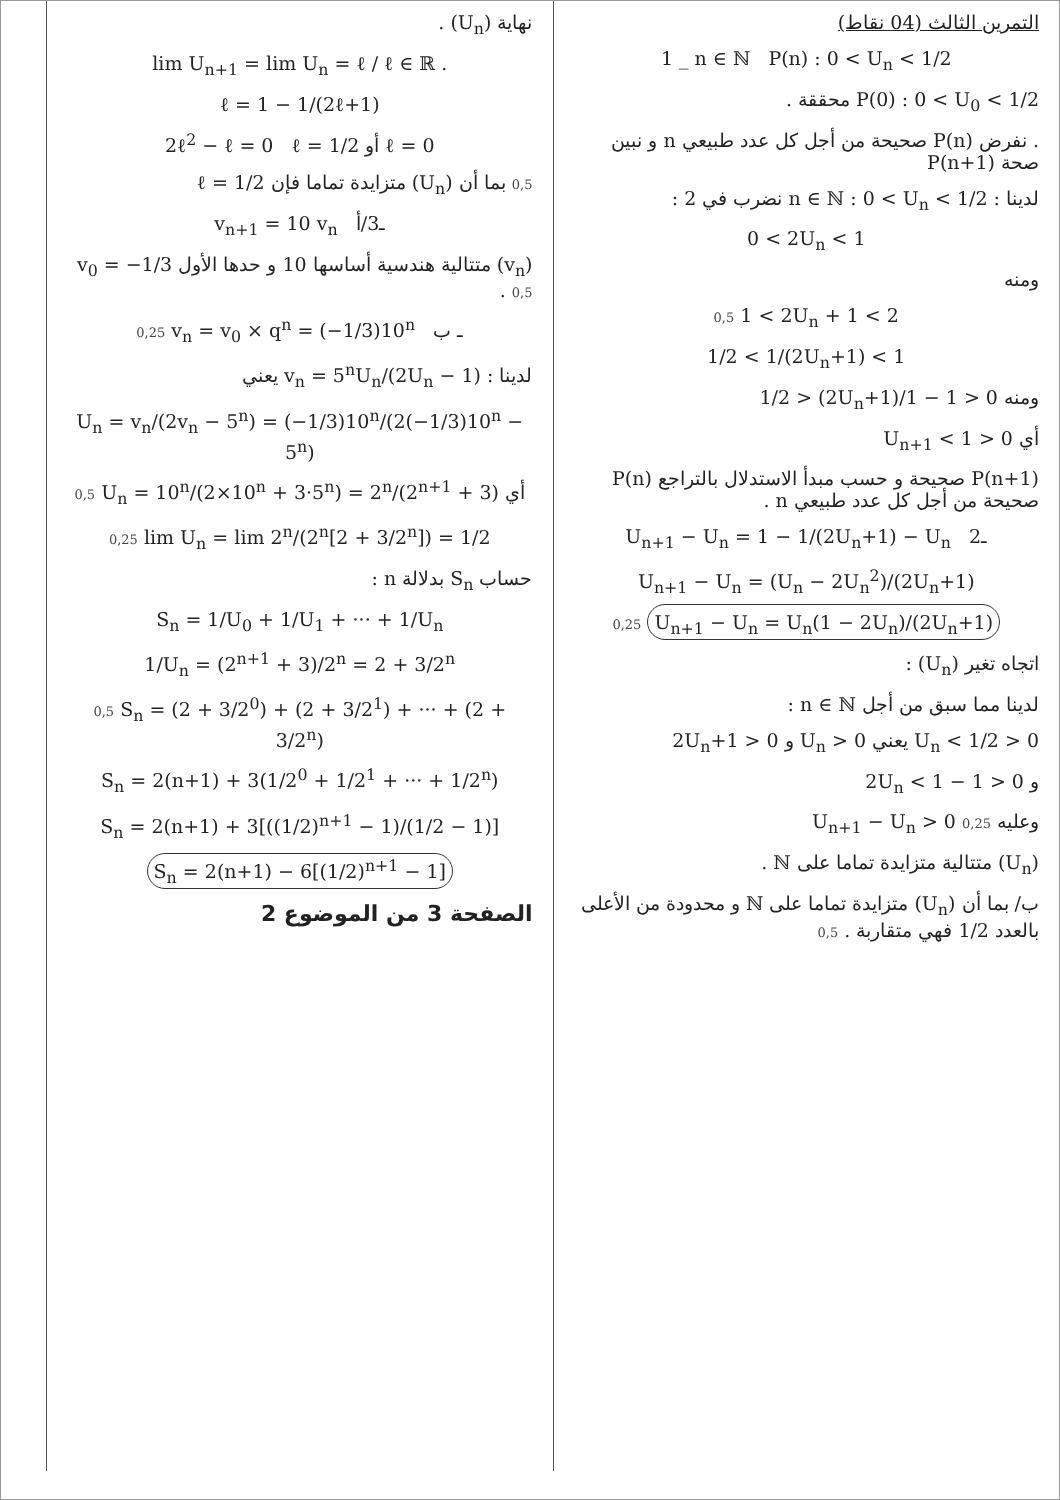التمرين الثالث (04 نقاط)
1 _ n ∈ ℕ P(n) : 0 < U<sub>n</sub> < 1/2
P(0) : 0 < U<sub>0</sub> < 1/2 محققة .
. نفرض P(n) صحيحة من أجل كل عدد طبيعي n و نبين صحة P(n+1)
لدينا : n ∈ ℕ : 0 < U<sub>n</sub> < 1/2 نضرب في 2 :
0 < 2U<sub>n</sub> < 1
ومنه
0,5 1 < 2U<sub>n</sub> + 1 < 2
1/2 < 1/(2U<sub>n</sub>+1) < 1
ومنه 0 < 1 − 1/(2U<sub>n</sub>+1) < 1/2
أي 0 < U<sub>n+1</sub> < 1
P(n+1) صحيحة و حسب مبدأ الاستدلال بالتراجع P(n) صحيحة من أجل كل عدد طبيعي n .
U<sub>n+1</sub> − U<sub>n</sub> = 1 − 1/(2U<sub>n</sub>+1) − U<sub>n</sub> ـ2
U<sub>n+1</sub> − U<sub>n</sub> = (U<sub>n</sub> − 2U<sub>n</sub><sup>2</sup>)/(2U<sub>n</sub>+1)
0,25 U<sub>n+1</sub> − U<sub>n</sub> = U<sub>n</sub>(1 − 2U<sub>n</sub>)/(2U<sub>n</sub>+1)
اتجاه تغير (U<sub>n</sub>) :
لدينا مما سبق من أجل n ∈ ℕ :
0 < U<sub>n</sub> < 1/2 يعني U<sub>n</sub> > 0 و 2U<sub>n</sub>+1 > 0
و 0 < 1 − 2U<sub>n</sub> < 1
وعليه 0,25 U<sub>n+1</sub> − U<sub>n</sub> > 0
(U<sub>n</sub>) متتالية متزايدة تماما على ℕ .
ب/ بما أن (U<sub>n</sub>) متزايدة تماما على ℕ و محدودة من الأعلى بالعدد 1/2 فهي متقاربة . 0,5
نهاية (U<sub>n</sub>) .
lim U<sub>n+1</sub> = lim U<sub>n</sub> = ℓ / ℓ ∈ ℝ .
ℓ = 1 − 1/(2ℓ+1)
2ℓ<sup>2</sup> − ℓ = 0 ℓ = 1/2 أو ℓ = 0
0,5 بما أن (U<sub>n</sub>) متزايدة تماما فإن ℓ = 1/2
v<sub>n+1</sub> = 10 v<sub>n</sub> ـ3/أ
(v<sub>n</sub>) متتالية هندسية أساسها 10 و حدها الأول v<sub>0</sub> = −1/3 . 0,5
0,25 v<sub>n</sub> = v<sub>0</sub> × q<sup>n</sup> = (−1/3)10<sup>n</sup> ـ ب
لدينا : v<sub>n</sub> = 5<sup>n</sup>U<sub>n</sub>/(2U<sub>n</sub> − 1) يعني
U<sub>n</sub> = v<sub>n</sub>/(2v<sub>n</sub> − 5<sup>n</sup>) = (−1/3)10<sup>n</sup>/(2(−1/3)10<sup>n</sup> − 5<sup>n</sup>)
0,5 U<sub>n</sub> = 10<sup>n</sup>/(2×10<sup>n</sup> + 3·5<sup>n</sup>) = 2<sup>n</sup>/(2<sup>n+1</sup> + 3) أي
0,25 lim U<sub>n</sub> = lim 2<sup>n</sup>/(2<sup>n</sup>[2 + 3/2<sup>n</sup>]) = 1/2
حساب S<sub>n</sub> بدلالة n :
S<sub>n</sub> = 1/U<sub>0</sub> + 1/U<sub>1</sub> + ··· + 1/U<sub>n</sub>
1/U<sub>n</sub> = (2<sup>n+1</sup> + 3)/2<sup>n</sup> = 2 + 3/2<sup>n</sup>
0,5 S<sub>n</sub> = (2 + 3/2<sup>0</sup>) + (2 + 3/2<sup>1</sup>) + ··· + (2 + 3/2<sup>n</sup>)
S<sub>n</sub> = 2(n+1) + 3(1/2<sup>0</sup> + 1/2<sup>1</sup> + ··· + 1/2<sup>n</sup>)
S<sub>n</sub> = 2(n+1) + 3[((1/2)<sup>n+1</sup> − 1)/(1/2 − 1)]
S<sub>n</sub> = 2(n+1) − 6[(1/2)<sup>n+1</sup> − 1]
الصفحة 3 من الموضوع 2